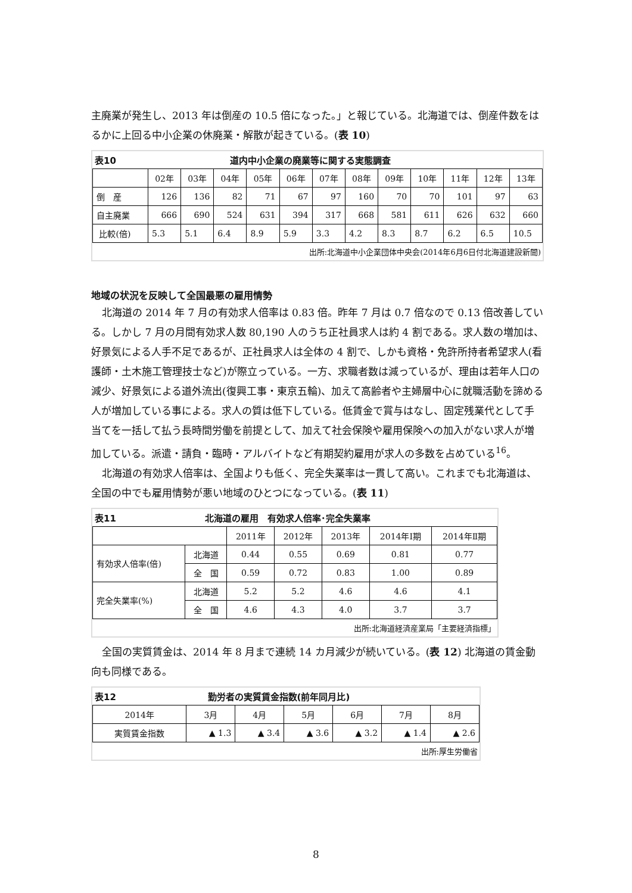主廃業が発生し、2013 年は倒産の 10.5 倍になった。」と報じている。北海道では、倒産件数をはるかに上回る中小企業の休廃業・解散が起きている。(表 10)
表10 道内中小企業の廃業等に関する実態調査
| | 02年 | 03年 | 04年 | 05年 | 06年 | 07年 | 08年 | 09年 | 10年 | 11年 | 12年 | 13年 |
| 倒 産 | 126 | 136 | 82 | 71 | 67 | 97 | 160 | 70 | 70 | 101 | 97 | 63 |
| 自主廃業 | 666 | 690 | 524 | 631 | 394 | 317 | 668 | 581 | 611 | 626 | 632 | 660 |
| 比較(倍) | 5.3 | 5.1 | 6.4 | 8.9 | 5.9 | 3.3 | 4.2 | 8.3 | 8.7 | 6.2 | 6.5 | 10.5 |
出所:北海道中小企業団体中央会(2014年6月6日付北海道建設新聞)
地域の状況を反映して全国最悪の雇用情勢
北海道の 2014 年 7 月の有効求人倍率は 0.83 倍。昨年 7 月は 0.7 倍なので 0.13 倍改善している。しかし 7 月の月間有効求人数 80,190 人のうち正社員求人は約 4 割である。求人数の増加は、好景気による人手不足であるが、正社員求人は全体の 4 割で、しかも資格・免許所持者希望求人(看護師・土木施工管理技士など)が際立っている。一方、求職者数は減っているが、理由は若年人口の減少、好景気による道外流出(復興工事・東京五輪)、加えて高齢者や主婦層中心に就職活動を諦める人が増加している事による。求人の質は低下している。低賃金で賞与はなし、固定残業代として手当てを一括して払う長時間労働を前提として、加えて社会保険や雇用保険への加入がない求人が増加している。派遣・請負・臨時・アルバイトなど有期契約雇用が求人の多数を占めている<sup>16</sup>。
北海道の有効求人倍率は、全国よりも低く、完全失業率は一貫して高い。これまでも北海道は、全国の中でも雇用情勢が悪い地域のひとつになっている。(表 11)
表11 北海道の雇用　有効求人倍率･完全失業率
| | | 2011年 | 2012年 | 2013年 | 2014年Ⅰ期 | 2014年Ⅱ期 |
| 有効求人倍率(倍) | 北海道 | 0.44 | 0.55 | 0.69 | 0.81 | 0.77 |
| | 全 国 | 0.59 | 0.72 | 0.83 | 1.00 | 0.89 |
| 完全失業率(%) | 北海道 | 5.2 | 5.2 | 4.6 | 4.6 | 4.1 |
| | 全 国 | 4.6 | 4.3 | 4.0 | 3.7 | 3.7 |
出所:北海道経済産業局「主要経済指標」
全国の実質賃金は、2014 年 8 月まで連続 14 カ月減少が続いている。(表 12) 北海道の賃金動向も同様である。
表12 勤労者の実質賃金指数(前年同月比)
| 2014年 | 3月 | 4月 | 5月 | 6月 | 7月 | 8月 |
| 実質賃金指数 | ▲ 1.3 | ▲ 3.4 | ▲ 3.6 | ▲ 3.2 | ▲ 1.4 | ▲ 2.6 |
出所:厚生労働省
8